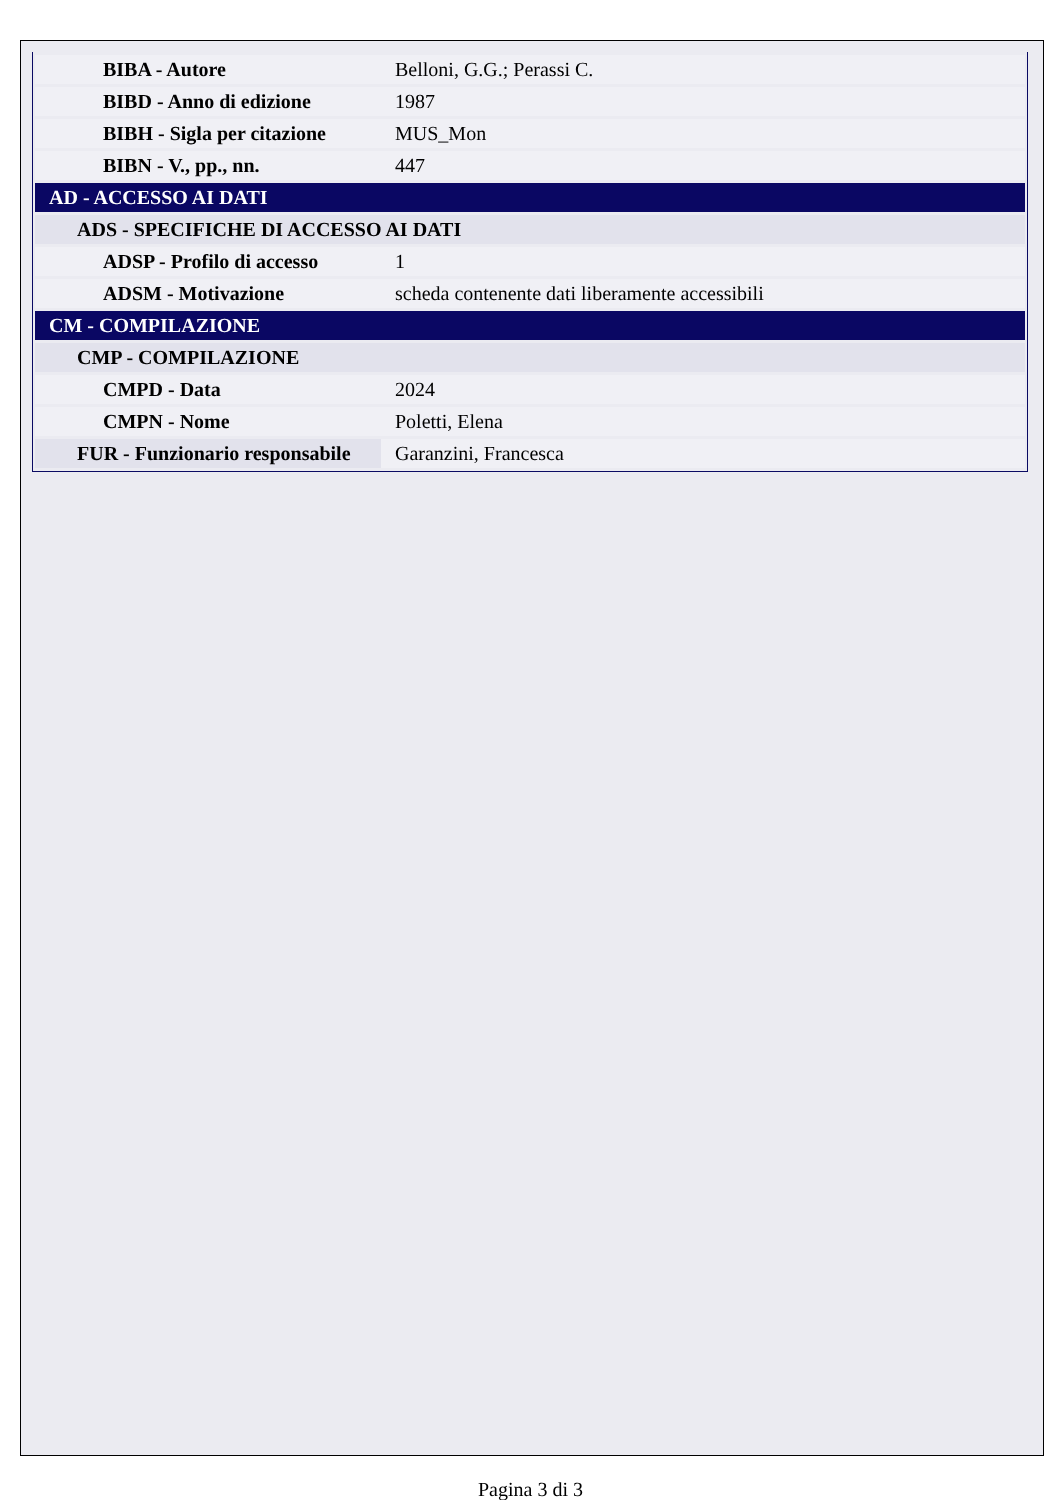| BIBA - Autore | Belloni, G.G.; Perassi C. |
| BIBD - Anno di edizione | 1987 |
| BIBH - Sigla per citazione | MUS_Mon |
| BIBN - V., pp., nn. | 447 |
| AD - ACCESSO AI DATI | |
| ADS - SPECIFICHE DI ACCESSO AI DATI | |
| ADSP - Profilo di accesso | 1 |
| ADSM - Motivazione | scheda contenente dati liberamente accessibili |
| CM - COMPILAZIONE | |
| CMP - COMPILAZIONE | |
| CMPD - Data | 2024 |
| CMPN - Nome | Poletti, Elena |
| FUR - Funzionario responsabile | Garanzini, Francesca |
Pagina 3 di 3